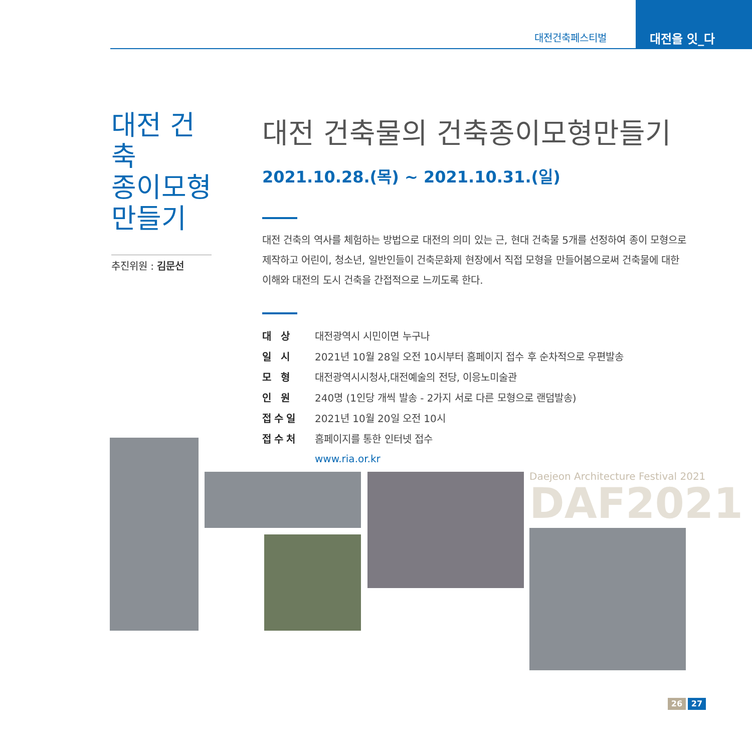대전건축페스티벌
대전을 잇_다
대전 건축
종이모형
만들기
추진위원 : 김문선
대전 건축물의 건축종이모형만들기
2021.10.28.(목) ~ 2021.10.31.(일)
대전 건축의 역사를 체험하는 방법으로 대전의 의미 있는 근, 현대 건축물 5개를 선정하여 종이 모형으로 제작하고 어린이, 청소년, 일반인들이 건축문화제 현장에서 직접 모형을 만들어봄으로써 건축물에 대한 이해와 대전의 도시 건축을 간접적으로 느끼도록 한다.
| 대 상 | 대전광역시 시민이면 누구나 |
| 일 시 | 2021년 10월 28일 오전 10시부터 홈페이지 접수 후 순차적으로 우편발송 |
| 모 형 | 대전광역시시청사,대전예술의 전당, 이응노미술관 |
| 인 원 | 240명 (1인당 개씩 발송 - 2가지 서로 다른 모형으로 랜덤발송) |
| 접수일 | 2021년 10월 20일 오전 10시 |
| 접수처 | 홈페이지를 통한 인터넷 접수 |
| | www.ria.or.kr |
Daejeon Architecture Festival 2021
DAF2021
26 27